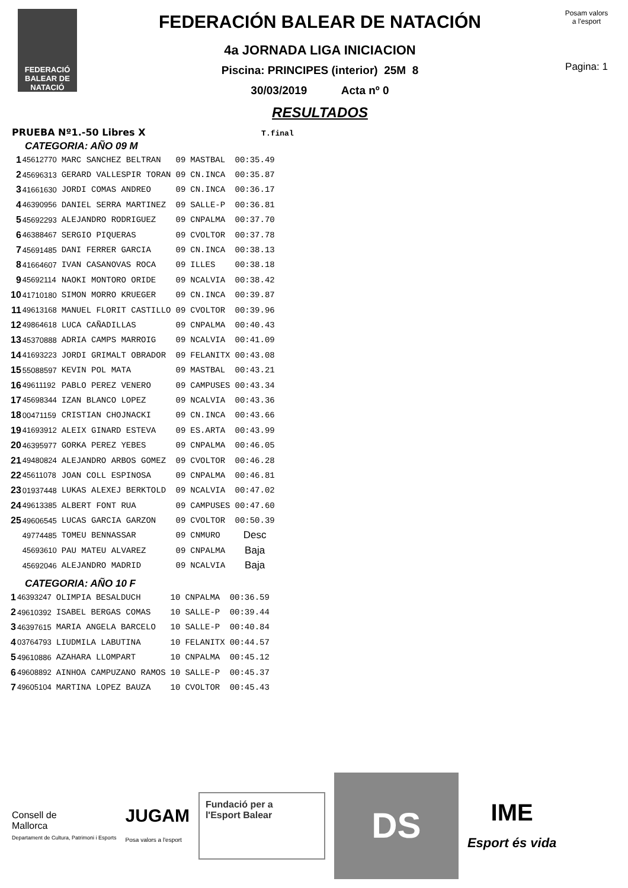FEDERACIÓ
BALEAR DE
NATACIÓ
FEDERACIÓN BALEAR DE NATACIÓN
4a JORNADA LIGA INICIACION
Piscina: PRINCIPES (interior) 25M 8
30/03/2019 Acta nº 0
RESULTADOS
Posam valors a l'esport
Pagina: 1
PRUEBA Nº1.-50 Libres X T.final
CATEGORIA: AÑO 09 M
| 1 | 45612770 | MARC SANCHEZ BELTRAN | 09 | MASTBAL | 00:35.49 |
| 2 | 45696313 | GERARD VALLESPIR TORAN | 09 | CN.INCA | 00:35.87 |
| 3 | 41661630 | JORDI COMAS ANDREO | 09 | CN.INCA | 00:36.17 |
| 4 | 46390956 | DANIEL SERRA MARTINEZ | 09 | SALLE-P | 00:36.81 |
| 5 | 45692293 | ALEJANDRO RODRIGUEZ | 09 | CNPALMA | 00:37.70 |
| 6 | 46388467 | SERGIO PIQUERAS | 09 | CVOLTOR | 00:37.78 |
| 7 | 45691485 | DANI FERRER GARCIA | 09 | CN.INCA | 00:38.13 |
| 8 | 41664607 | IVAN CASANOVAS ROCA | 09 | ILLES | 00:38.18 |
| 9 | 45692114 | NAOKI MONTORO ORIDE | 09 | NCALVIA | 00:38.42 |
| 10 | 41710180 | SIMON MORRO KRUEGER | 09 | CN.INCA | 00:39.87 |
| 11 | 49613168 | MANUEL FLORIT CASTILLO | 09 | CVOLTOR | 00:39.96 |
| 12 | 49864618 | LUCA CAÑADILLAS | 09 | CNPALMA | 00:40.43 |
| 13 | 45370888 | ADRIA CAMPS MARROIG | 09 | NCALVIA | 00:41.09 |
| 14 | 41693223 | JORDI GRIMALT OBRADOR | 09 | FELANITX | 00:43.08 |
| 15 | 55088597 | KEVIN POL MATA | 09 | MASTBAL | 00:43.21 |
| 16 | 49611192 | PABLO PEREZ VENERO | 09 | CAMPUSES | 00:43.34 |
| 17 | 45698344 | IZAN BLANCO LOPEZ | 09 | NCALVIA | 00:43.36 |
| 18 | 00471159 | CRISTIAN CHOJNACKI | 09 | CN.INCA | 00:43.66 |
| 19 | 41693912 | ALEIX GINARD ESTEVA | 09 | ES.ARTA | 00:43.99 |
| 20 | 46395977 | GORKA PEREZ YEBES | 09 | CNPALMA | 00:46.05 |
| 21 | 49480824 | ALEJANDRO ARBOS GOMEZ | 09 | CVOLTOR | 00:46.28 |
| 22 | 45611078 | JOAN COLL ESPINOSA | 09 | CNPALMA | 00:46.81 |
| 23 | 01937448 | LUKAS ALEXEJ BERKTOLD | 09 | NCALVIA | 00:47.02 |
| 24 | 49613385 | ALBERT FONT RUA | 09 | CAMPUSES | 00:47.60 |
| 25 | 49606545 | LUCAS GARCIA GARZON | 09 | CVOLTOR | 00:50.39 |
| | 49774485 | TOMEU BENNASSAR | 09 | CNMURO | Desc |
| | 45693610 | PAU MATEU ALVAREZ | 09 | CNPALMA | Baja |
| | 45692046 | ALEJANDRO MADRID | 09 | NCALVIA | Baja |
CATEGORIA: AÑO 10 F
| 1 | 46393247 | OLIMPIA BESALDUCH | 10 | CNPALMA | 00:36.59 |
| 2 | 49610392 | ISABEL BERGAS COMAS | 10 | SALLE-P | 00:39.44 |
| 3 | 46397615 | MARIA ANGELA BARCELO | 10 | SALLE-P | 00:40.84 |
| 4 | 03764793 | LIUDMILA LABUTINA | 10 | FELANITX | 00:44.57 |
| 5 | 49610886 | AZAHARA LLOMPART | 10 | CNPALMA | 00:45.12 |
| 6 | 49608892 | AINHOA CAMPUZANO RAMOS | 10 | SALLE-P | 00:45.37 |
| 7 | 49605104 | MARTINA LOPEZ BAUZA | 10 | CVOLTOR | 00:45.43 |
Consell de
Mallorca
Departament de Cultura, Patrimoni i Esports
JUGAM
Posa valors a l'esport
Fundació per a
l'Esport Balear
DS
IME
Esport és vida